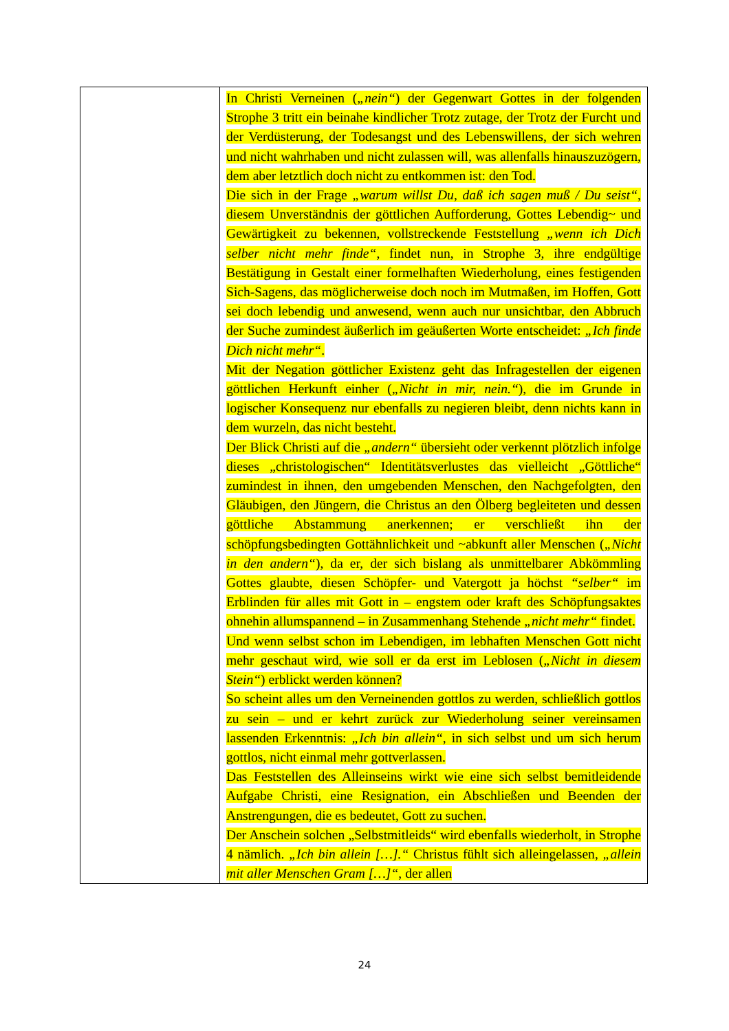| | In Christi Verneinen ( „nein“ ) der Gegenwart Gottes in der folgenden Strophe 3 tritt ein beinahe kindlicher Trotz zutage, der Trotz der Furcht und der Verdüsterung, der Todesangst und des Lebenswillens, der sich wehren und nicht wahrhaben und nicht zulassen will, was allenfalls hinauszuzögern, dem aber letztlich doch nicht zu entkommen ist: den Tod. Die sich in der Frage „warum willst Du, daß ich sagen muß / Du seist“ , diesem Unverständnis der göttlichen Aufforderung, Gottes Lebendig~ und Gewärtigkeit zu bekennen, vollstreckende Feststellung „wenn ich Dich selber nicht mehr finde“ , findet nun, in Strophe 3, ihre endgültige Bestätigung in Gestalt einer formelhaften Wiederholung, eines festigenden Sich-Sagens, das möglicherweise doch noch im Mutmaßen, im Hoffen, Gott sei doch lebendig und anwesend, wenn auch nur unsichtbar, den Abbruch der Suche zumindest äußerlich im geäußerten Worte entscheidet: „Ich finde Dich nicht mehr“ . Mit der Negation göttlicher Existenz geht das Infragestellen der eigenen göttlichen Herkunft einher ( „Nicht in mir, nein.“ ), die im Grunde in logischer Konsequenz nur ebenfalls zu negieren bleibt, denn nichts kann in dem wurzeln, das nicht besteht. Der Blick Christi auf die „andern“ übersieht oder verkennt plötzlich infolge dieses „christologischen“ Identitätsverlustes das vielleicht „Göttliche“ zumindest in ihnen, den umgebenden Menschen, den Nachgefolgten, den Gläubigen, den Jüngern, die Christus an den Ölberg begleiteten und dessen göttliche Abstammung anerkennen; er verschließt ihn der schöpfungsbedingten Gottähnlichkeit und ~abkunft aller Menschen ( „Nicht in den andern“ ), da er, der sich bislang als unmittelbarer Abkömmling Gottes glaubte, diesen Schöpfer- und Vatergott ja höchst “selber“ im Erblinden für alles mit Gott in – engstem oder kraft des Schöpfungsaktes ohnehin allumspannend – in Zusammenhang Stehende „nicht mehr“ findet. Und wenn selbst schon im Lebendigen, im lebhaften Menschen Gott nicht mehr geschaut wird, wie soll er da erst im Leblosen ( „Nicht in diesem Stein“ ) erblickt werden können? So scheint alles um den Verneinenden gottlos zu werden, schließlich gottlos zu sein – und er kehrt zurück zur Wiederholung seiner vereinsamen lassenden Erkenntnis: „Ich bin allein“ , in sich selbst und um sich herum gottlos, nicht einmal mehr gottverlassen. Das Feststellen des Alleinseins wirkt wie eine sich selbst bemitleidende Aufgabe Christi, eine Resignation, ein Abschließen und Beenden der Anstrengungen, die es bedeutet, Gott zu suchen. Der Anschein solchen „Selbstmitleids“ wird ebenfalls wiederholt, in Strophe 4 nämlich. „Ich bin allein […].“ Christus fühlt sich alleingelassen, „allein mit aller Menschen Gram […]“ , der allen |
24